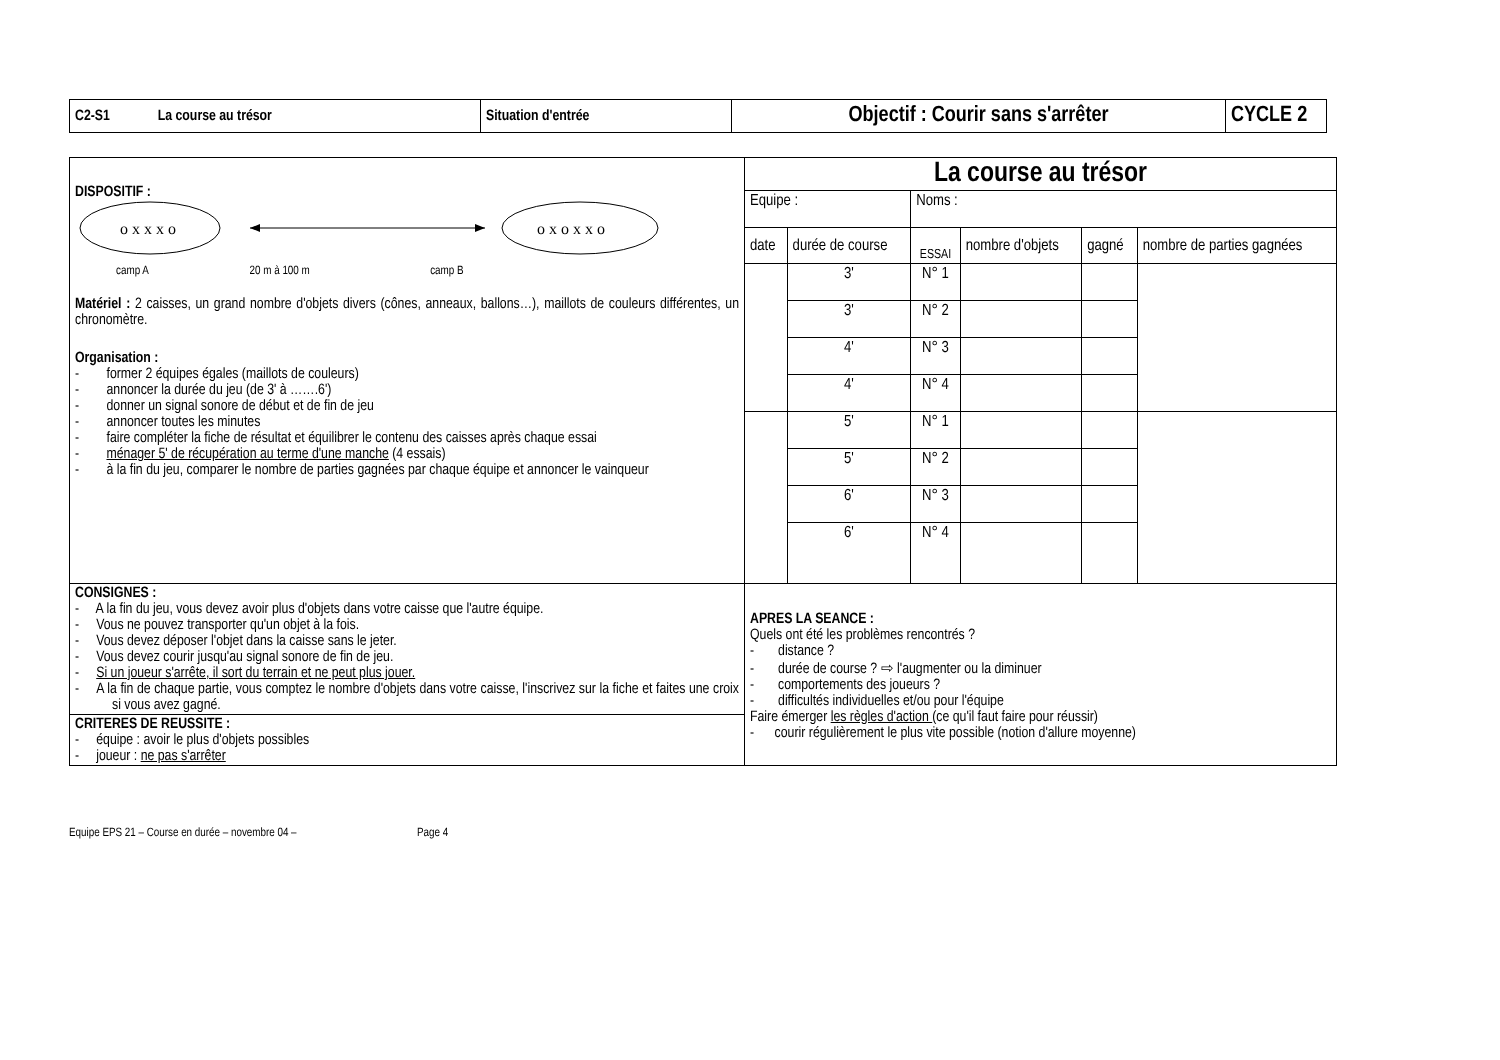| C2-S1 La course au trésor | Situation d'entrée | Objectif : Courir sans s'arrêter | CYCLE 2 |
| DISPOSITIF : o x x x o o x o x x o camp A 20 m à 100 m camp B Matériel : 2 caisses, un grand nombre d'objets divers (cônes, anneaux, ballons…), maillots de couleurs différentes, un chronomètre. Organisation : - former 2 équipes égales (maillots de couleurs) - annoncer la durée du jeu (de 3' à …….6') - donner un signal sonore de début et de fin de jeu - annoncer toutes les minutes - faire compléter la fiche de résultat et équilibrer le contenu des caisses après chaque essai - ménager 5' de récupération au terme d'une manche (4 essais) - à la fin du jeu, comparer le nombre de parties gagnées par chaque équipe et annoncer le vainqueur | / La course au trésor / / / / / / / --- / --- / --- / --- / --- / --- / / Equipe : / / Noms : / / / / / date / durée de course / ESSAI / nombre d'objets / gagné / nombre de parties gagnées / / / 3' / N° 1 / / / / / / 3' / N° 2 / / / / / / 4' / N° 3 / / / / / / 4' / N° 4 / / / / / / 5' / N° 1 / / / / / / 5' / N° 2 / / / / / / 6' / N° 3 / / / / / / 6' / N° 4 / / / / |
| CONSIGNES : - A la fin du jeu, vous devez avoir plus d'objets dans votre caisse que l'autre équipe. - Vous ne pouvez transporter qu'un objet à la fois. - Vous devez déposer l'objet dans la caisse sans le jeter. - Vous devez courir jusqu'au signal sonore de fin de jeu. - Si un joueur s'arrête, il sort du terrain et ne peut plus jouer. - A la fin de chaque partie, vous comptez le nombre d'objets dans votre caisse, l'inscrivez sur la fiche et faites une croix si vous avez gagné. CRITERES DE REUSSITE : - équipe : avoir le plus d'objets possibles - joueur : ne pas s'arrêter | APRES LA SEANCE : Quels ont été les problèmes rencontrés ? - distance ? - durée de course ? ⇨ l'augmenter ou la diminuer - comportements des joueurs ? - difficultés individuelles et/ou pour l'équipe Faire émerger les règles d'action (ce qu'il faut faire pour réussir) - courir régulièrement le plus vite possible (notion d'allure moyenne) |
Equipe EPS 21 – Course en durée – novembre 04 – Page 4